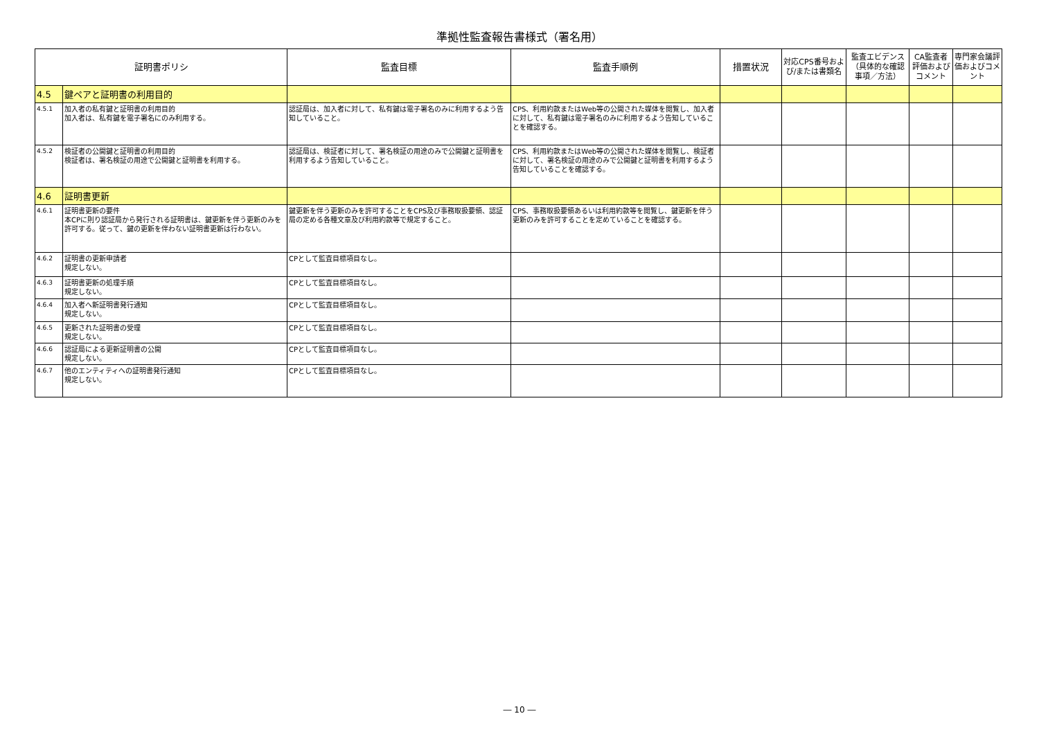準拠性監査報告書様式（署名用）
| 証明書ポリシ | | 監査目標 | 監査手順例 | 措置状況 | 対応CPS番号および/または書類名 | 監査エビデンス（具体的な確認事項／方法） | CA監査者評価およびコメント | 専門家会議評価およびコメント |
| --- | --- | --- | --- | --- | --- | --- | --- | --- |
| 4.5 | 鍵ペアと証明書の利用目的 | | | | | | | |
| 4.5.1 | 加入者の私有鍵と証明書の利用目的 加入者は、私有鍵を電子署名にのみ利用する。 | 認証局は、加入者に対して、私有鍵は電子署名のみに利用するよう告知していること。 | CPS、利用約款またはWeb等の公開された媒体を閲覧し、加入者に対して、私有鍵は電子署名のみに利用するよう告知していることを確認する。 | | | | | |
| 4.5.2 | 検証者の公開鍵と証明書の利用目的 検証者は、署名検証の用途で公開鍵と証明書を利用する。 | 認証局は、検証者に対して、署名検証の用途のみで公開鍵と証明書を利用するよう告知していること。 | CPS、利用約款またはWeb等の公開された媒体を閲覧し、検証者に対して、署名検証の用途のみで公開鍵と証明書を利用するよう告知していることを確認する。 | | | | | |
| 4.6 | 証明書更新 | | | | | | | |
| 4.6.1 | 証明書更新の要件 本CPに則り認証局から発行される証明書は、鍵更新を伴う更新のみを許可する。従って、鍵の更新を伴わない証明書更新は行わない。 | 鍵更新を伴う更新のみを許可することをCPS及び事務取扱要領、認証局の定める各種文章及び利用約款等で規定すること。 | CPS、事務取扱要領あるいは利用約款等を閲覧し、鍵更新を伴う更新のみを許可することを定めていることを確認する。 | | | | | |
| 4.6.2 | 証明書の更新申請者 規定しない。 | CPとして監査目標項目なし。 | | | | | | |
| 4.6.3 | 証明書更新の処理手順 規定しない。 | CPとして監査目標項目なし。 | | | | | | |
| 4.6.4 | 加入者へ新証明書発行通知 規定しない。 | CPとして監査目標項目なし。 | | | | | | |
| 4.6.5 | 更新された証明書の受理 規定しない。 | CPとして監査目標項目なし。 | | | | | | |
| 4.6.6 | 認証局による更新証明書の公開 規定しない。 | CPとして監査目標項目なし。 | | | | | | |
| 4.6.7 | 他のエンティティへの証明書発行通知 規定しない。 | CPとして監査目標項目なし。 | | | | | | |
― 10 ―